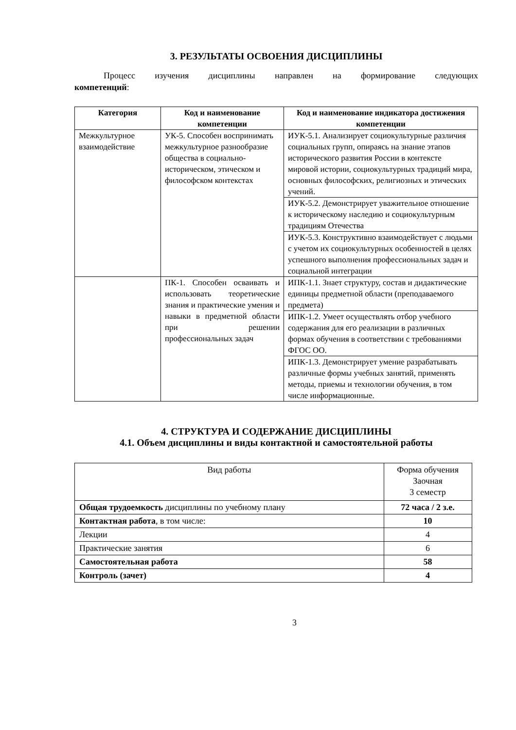3. РЕЗУЛЬТАТЫ ОСВОЕНИЯ ДИСЦИПЛИНЫ
Процесс изучения дисциплины направлен на формирование следующих
компетенций:
| Категория | Код и наименование компетенции | Код и наименование индикатора достижения компетенции |
| --- | --- | --- |
| Межкультурное взаимодействие | УК-5. Способен воспринимать межкультурное разнообразие общества в социально-историческом, этическом и философском контекстах | ИУК-5.1. Анализирует социокультурные различия социальных групп, опираясь на знание этапов исторического развития России в контексте мировой истории, социокультурных традиций мира, основных философских, религиозных и этических учений. |
| | | ИУК-5.2. Демонстрирует уважительное отношение к историческому наследию и социокультурным традициям Отечества |
| | | ИУК-5.3. Конструктивно взаимодействует с людьми с учетом их социокультурных особенностей в целях успешного выполнения профессиональных задач и социальной интеграции |
| | ПК-1. Способен осваивать и использовать теоретические знания и практические умения и навыки в предметной области при решении профессиональных задач | ИПК-1.1. Знает структуру, состав и дидактические единицы предметной области (преподаваемого предмета) |
| | | ИПК-1.2. Умеет осуществлять отбор учебного содержания для его реализации в различных формах обучения в соответствии с требованиями ФГОС ОО. |
| | | ИПК-1.3. Демонстрирует умение разрабатывать различные формы учебных занятий, применять методы, приемы и технологии обучения, в том числе информационные. |
4. СТРУКТУРА И СОДЕРЖАНИЕ ДИСЦИПЛИНЫ
4.1. Объем дисциплины и виды контактной и самостоятельной работы
| Вид работы | Форма обучения Заочная 3 семестр |
| Общая трудоемкость дисциплины по учебному плану | 72 часа / 2 з.е. |
| Контактная работа , в том числе: | 10 |
| Лекции | 4 |
| Практические занятия | 6 |
| Самостоятельная работа | 58 |
| Контроль (зачет) | 4 |
3